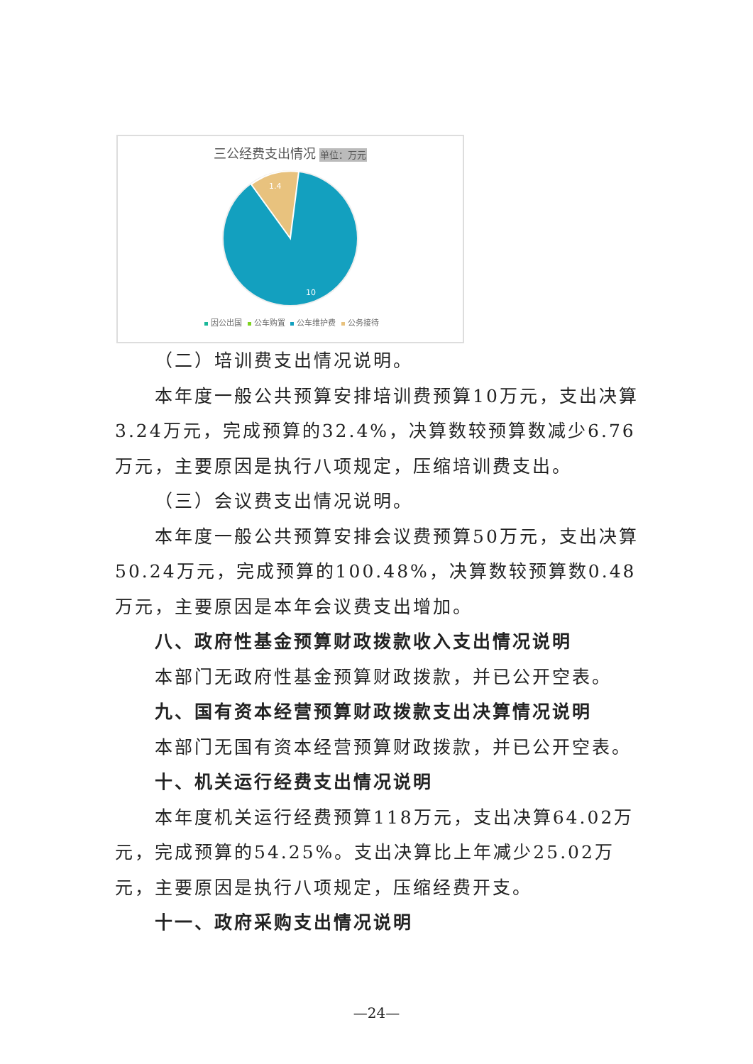三公经费支出情况 单位：万元
1.4
10
因公出国 公车购置 公车维护费 公务接待
（二）培训费支出情况说明。
本年度一般公共预算安排培训费预算10万元，支出决算3.24万元，完成预算的32.4%，决算数较预算数减少6.76万元，主要原因是执行八项规定，压缩培训费支出。
（三）会议费支出情况说明。
本年度一般公共预算安排会议费预算50万元，支出决算50.24万元，完成预算的100.48%，决算数较预算数0.48万元，主要原因是本年会议费支出增加。
八、政府性基金预算财政拨款收入支出情况说明
本部门无政府性基金预算财政拨款，并已公开空表。
九、国有资本经营预算财政拨款支出决算情况说明
本部门无国有资本经营预算财政拨款，并已公开空表。
十、机关运行经费支出情况说明
本年度机关运行经费预算118万元，支出决算64.02万元，完成预算的54.25%。支出决算比上年减少25.02万元，主要原因是执行八项规定，压缩经费开支。
十一、政府采购支出情况说明
—24—